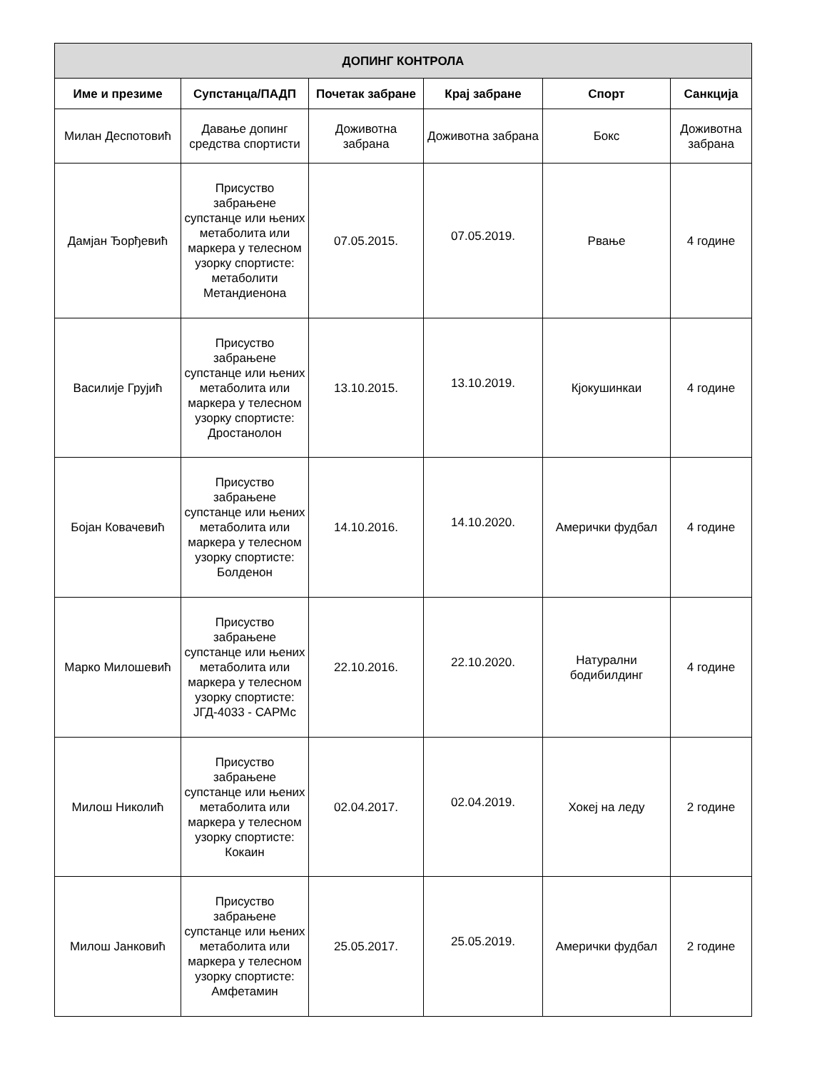| ДОПИНГ КОНТРОЛА | | | | | |
| --- | --- | --- | --- | --- | --- |
| Име и презиме | Супстанца/ПАДП | Почетак забране | Крај забране | Спорт | Санкција |
| Милан Деспотовић | Давање допинг средства спортисти | Доживотна забрана | Доживотна забрана | Бокс | Доживотна забрана |
| Дамјан Ђорђевић | Присуство забрањене супстанце или њених метаболита или маркера у телесном узорку спортисте: метаболити Метандиенона | 07.05.2015. | 07.05.2019. | Рвање | 4 године |
| Василије Грујић | Присуство забрањене супстанце или њених метаболита или маркера у телесном узорку спортисте: Дростанолон | 13.10.2015. | 13.10.2019. | Кјокушинкаи | 4 године |
| Бојан Ковачевић | Присуство забрањене супстанце или њених метаболита или маркера у телесном узорку спортисте: Болденон | 14.10.2016. | 14.10.2020. | Амерички фудбал | 4 године |
| Марко Милошевић | Присуство забрањене супстанце или њених метаболита или маркера у телесном узорку спортисте: ЈГД-4033 - САРМс | 22.10.2016. | 22.10.2020. | Натурални бодибилдинг | 4 године |
| Милош Николић | Присуство забрањене супстанце или њених метаболита или маркера у телесном узорку спортисте: Кокаин | 02.04.2017. | 02.04.2019. | Хокеј на леду | 2 године |
| Милош Јанковић | Присуство забрањене супстанце или њених метаболита или маркера у телесном узорку спортисте: Амфетамин | 25.05.2017. | 25.05.2019. | Амерички фудбал | 2 године |